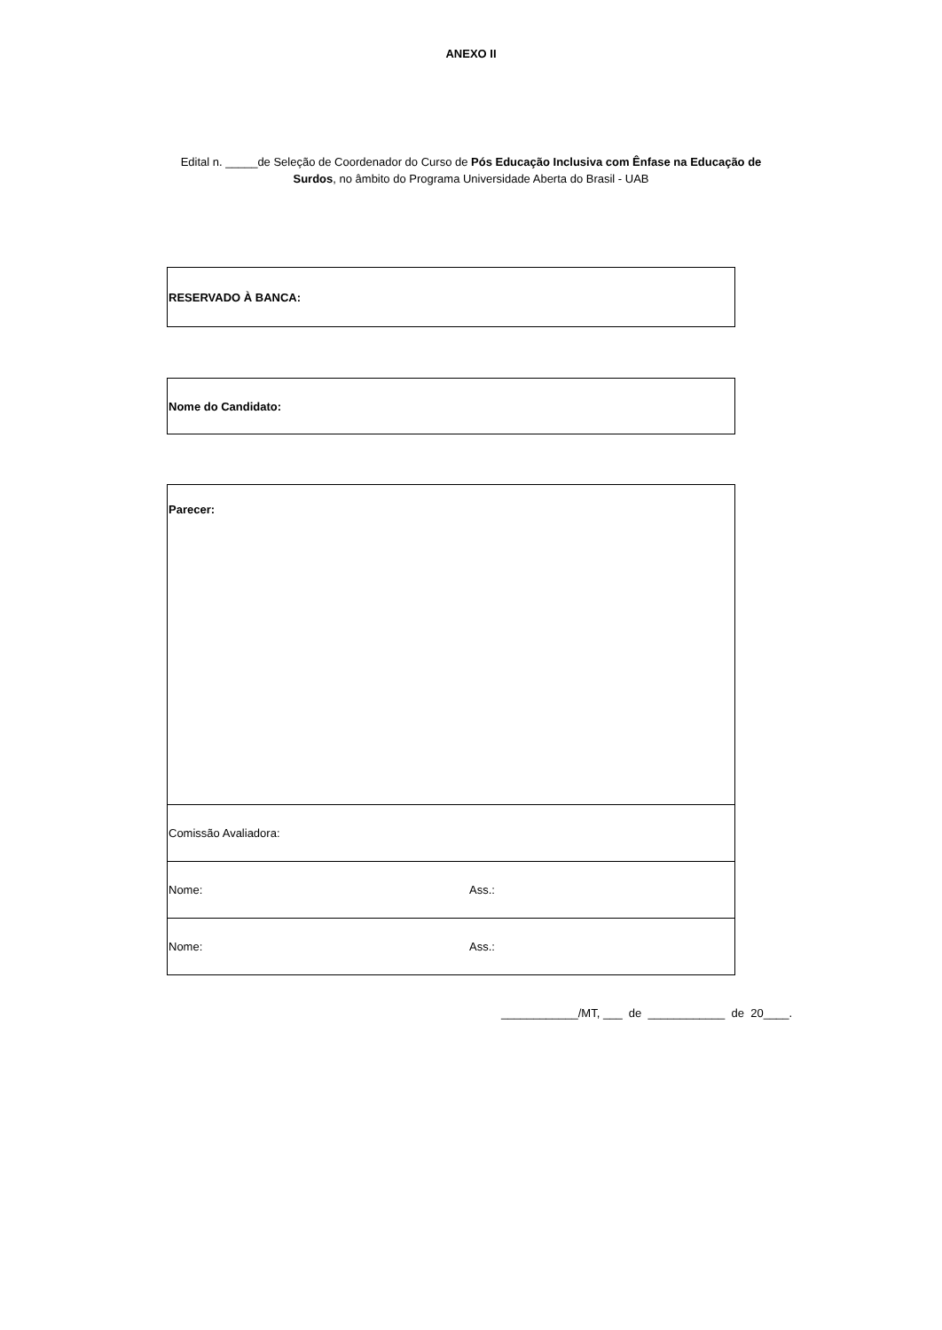ANEXO II
Edital n. _____de Seleção de Coordenador do Curso de Pós Educação Inclusiva com Ênfase na Educação de
Surdos, no âmbito do Programa Universidade Aberta do Brasil - UAB
| RESERVADO À BANCA: |
| Nome do Candidato: |
| Parecer: | |
| Comissão Avaliadora: | |
| Nome: | Ass.: |
| Nome: | Ass.: |
____________/MT, ___ de ____________ de 20____.